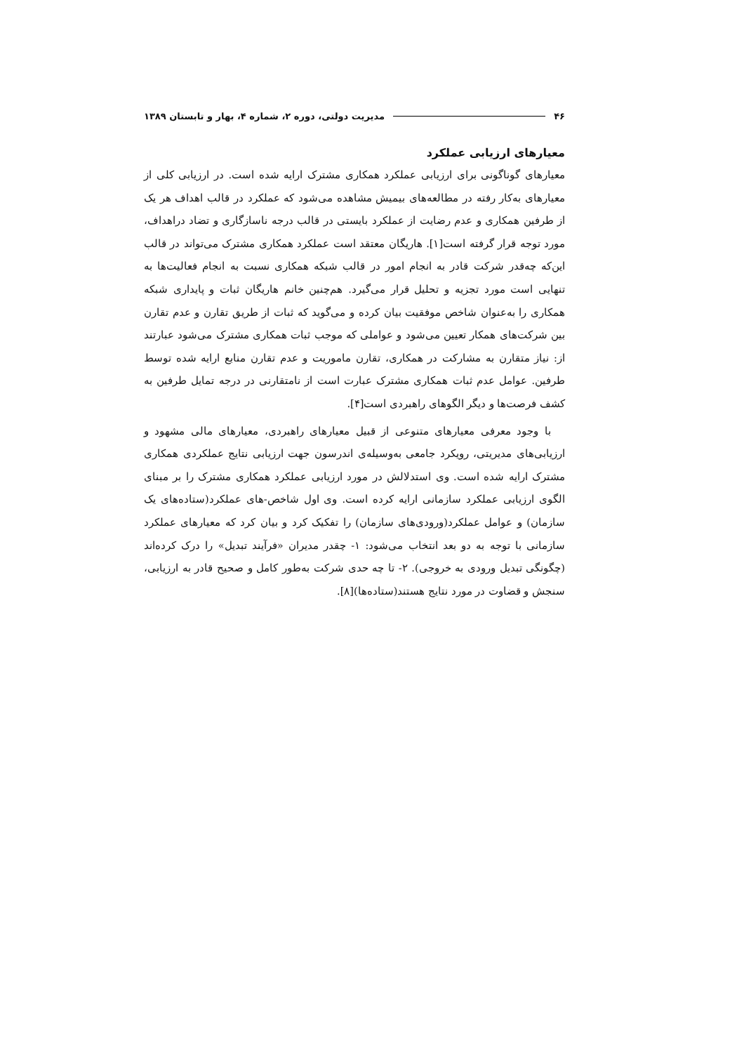۴۶ مدیریت دولتی، دوره ۲، شماره ۴، بهار و تابستان ۱۳۸۹
معیارهای ارزیابی عملکرد
معیارهای گوناگونی برای ارزیابی عملکرد همکاری مشترک ارایه شده است. در ارزیابی کلی از معیارهای به‌کار رفته در مطالعه‌های بیمیش مشاهده می‌شود که عملکرد در قالب اهداف هر یک از طرفین همکاری و عدم رضایت از عملکرد بایستی در قالب درجه ناسازگاری و تضاد دراهداف، مورد توجه قرار گرفته است[۱]. هاریگان معتقد است عملکرد همکاری مشترک می‌تواند در قالب این‌که چه‌قدر شرکت قادر به انجام امور در قالب شبکه همکاری نسبت به انجام فعالیت‌ها به تنهایی است مورد تجزیه و تحلیل قرار می‌گیرد. هم‌چنین خانم هاریگان ثبات و پایداری شبکه همکاری را به‌عنوان شاخص موفقیت بیان کرده و می‌گوید که ثبات از طریق تقارن و عدم تقارن بین شرکت‌های همکار تعیین می‌شود و عواملی که موجب ثبات همکاری مشترک می‌شود عبارتند از: نیاز متقارن به مشارکت در همکاری، تقارن ماموریت و عدم تقارن منابع ارایه شده توسط طرفین. عوامل عدم ثبات همکاری مشترک عبارت است از نامتقارنی در درجه تمایل طرفین به کشف فرصت‌ها و دیگر الگوهای راهبردی است[۴].
با وجود معرفی معیارهای متنوعی از قبیل معیارهای راهبردی، معیارهای مالی مشهود و ارزیابی‌های مدیریتی، رویکرد جامعی به‌وسیله‌ی اندرسون جهت ارزیابی نتایج عملکردی همکاری مشترک ارایه شده است. وی استدلالش در مورد ارزیابی عملکرد همکاری مشترک را بر مبنای الگوی ارزیابی عملکرد سازمانی ارایه کرده است. وی اول شاخص-های عملکرد(ستاده‌های یک سازمان) و عوامل عملکرد(ورودی‌های سازمان) را تفکیک کرد و بیان کرد که معیارهای عملکرد سازمانی با توجه به دو بعد انتخاب می‌شود: ۱- چقدر مدیران «فرآیند تبدیل» را درک کرده‌اند (چگونگی تبدیل ورودی به خروجی). ۲- تا چه حدی شرکت به‌طور کامل و صحیح قادر به ارزیابی، سنجش و قضاوت در مورد نتایج هستند(ستاده‌ها)[۸].